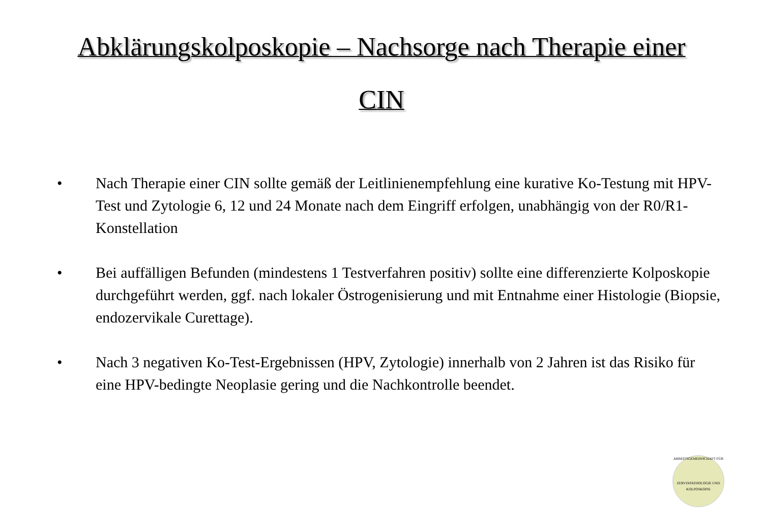Abklärungskolposkopie – Nachsorge nach Therapie einer
CIN
• Nach Therapie einer CIN sollte gemäß der Leitlinienempfehlung eine kurative Ko-Testung mit HPV-Test und Zytologie 6, 12 und 24 Monate nach dem Eingriff erfolgen, unabhängig von der R0/R1-Konstellation
• Bei auffälligen Befunden (mindestens 1 Testverfahren positiv) sollte eine differenzierte Kolposkopie durchgeführt werden, ggf. nach lokaler Östrogenisierung und mit Entnahme einer Histologie (Biopsie, endozervikale Curettage).
• Nach 3 negativen Ko-Test-Ergebnissen (HPV, Zytologie) innerhalb von 2 Jahren ist das Risiko für eine HPV-bedingte Neoplasie gering und die Nachkontrolle beendet.
ARBEITSGEMEINSCHAFT FÜR
ZERVIXPATHOLOGIE UND KOLPOSKOPIE